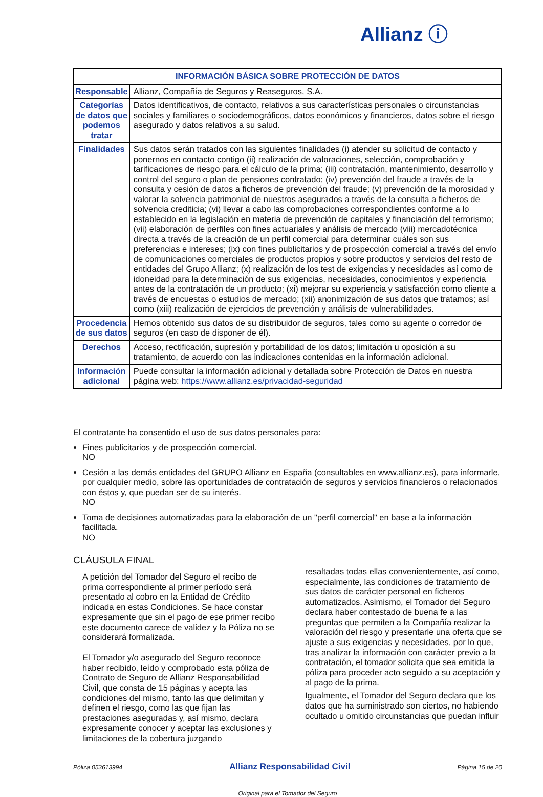Allianz ⓘ
| INFORMACIÓN BÁSICA SOBRE PROTECCIÓN DE DATOS | |
| --- | --- |
| Responsable | Allianz, Compañía de Seguros y Reaseguros, S.A. |
| Categorías de datos que podemos tratar | Datos identificativos, de contacto, relativos a sus características personales o circunstancias sociales y familiares o sociodemográficos, datos económicos y financieros, datos sobre el riesgo asegurado y datos relativos a su salud. |
| Finalidades | Sus datos serán tratados con las siguientes finalidades (i) atender su solicitud de contacto y ponernos en contacto contigo (ii) realización de valoraciones, selección, comprobación y tarificaciones de riesgo para el cálculo de la prima; (iii) contratación, mantenimiento, desarrollo y control del seguro o plan de pensiones contratado; (iv) prevención del fraude a través de la consulta y cesión de datos a ficheros de prevención del fraude; (v) prevención de la morosidad y valorar la solvencia patrimonial de nuestros asegurados a través de la consulta a ficheros de solvencia crediticia; (vi) llevar a cabo las comprobaciones correspondientes conforme a lo establecido en la legislación en materia de prevención de capitales y financiación del terrorismo; (vii) elaboración de perfiles con fines actuariales y análisis de mercado (viii) mercadotécnica directa a través de la creación de un perfil comercial para determinar cuáles son sus preferencias e intereses; (ix) con fines publicitarios y de prospección comercial a través del envío de comunicaciones comerciales de productos propios y sobre productos y servicios del resto de entidades del Grupo Allianz; (x) realización de los test de exigencias y necesidades así como de idoneidad para la determinación de sus exigencias, necesidades, conocimientos y experiencia antes de la contratación de un producto; (xi) mejorar su experiencia y satisfacción como cliente a través de encuestas o estudios de mercado; (xii) anonimización de sus datos que tratamos; así como (xiii) realización de ejercicios de prevención y análisis de vulnerabilidades. |
| Procedencia de sus datos | Hemos obtenido sus datos de su distribuidor de seguros, tales como su agente o corredor de seguros (en caso de disponer de él). |
| Derechos | Acceso, rectificación, supresión y portabilidad de los datos; limitación u oposición a su tratamiento, de acuerdo con las indicaciones contenidas en la información adicional. |
| Información adicional | Puede consultar la información adicional y detallada sobre Protección de Datos en nuestra página web: https://www.allianz.es/privacidad-seguridad |
El contratante ha consentido el uso de sus datos personales para:
Fines publicitarios y de prospección comercial.
NO
Cesión a las demás entidades del GRUPO Allianz en España (consultables en www.allianz.es), para informarle, por cualquier medio, sobre las oportunidades de contratación de seguros y servicios financieros o relacionados con éstos y, que puedan ser de su interés.
NO
Toma de decisiones automatizadas para la elaboración de un "perfil comercial" en base a la información facilitada.
NO
CLÁUSULA FINAL
A petición del Tomador del Seguro el recibo de prima correspondiente al primer período será presentado al cobro en la Entidad de Crédito indicada en estas Condiciones. Se hace constar expresamente que sin el pago de ese primer recibo este documento carece de validez y la Póliza no se considerará formalizada.
El Tomador y/o asegurado del Seguro reconoce haber recibido, leído y comprobado esta póliza de Contrato de Seguro de Allianz Responsabilidad Civil, que consta de 15 páginas y acepta las condiciones del mismo, tanto las que delimitan y definen el riesgo, como las que fijan las prestaciones aseguradas y, así mismo, declara expresamente conocer y aceptar las exclusiones y limitaciones de la cobertura juzgando
resaltadas todas ellas convenientemente, así como, especialmente, las condiciones de tratamiento de sus datos de carácter personal en ficheros automatizados. Asimismo, el Tomador del Seguro declara haber contestado de buena fe a las preguntas que permiten a la Compañía realizar la valoración del riesgo y presentarle una oferta que se ajuste a sus exigencias y necesidades, por lo que, tras analizar la información con carácter previo a la contratación, el tomador solicita que sea emitida la póliza para proceder acto seguido a su aceptación y al pago de la prima.
Igualmente, el Tomador del Seguro declara que los datos que ha suministrado son ciertos, no habiendo ocultado u omitido circunstancias que puedan influir
Póliza 053613994 Allianz Responsabilidad Civil Página 15 de 20
Original para el Tomador del Seguro